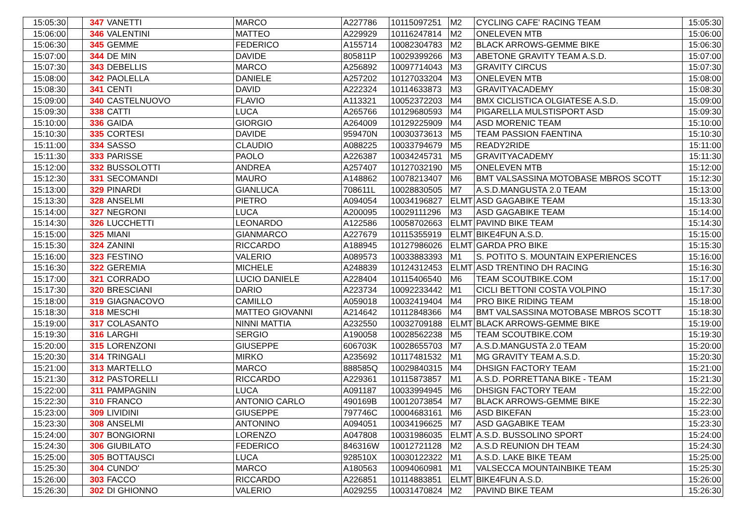| 15:05:30 | | 347 | VANETTI | MARCO | A227786 | 10115097251 | M2 | CYCLING CAFE' RACING TEAM | 15:05:30 |
| 15:06:00 | | 346 | VALENTINI | MATTEO | A229929 | 10116247814 | M2 | ONELEVEN MTB | 15:06:00 |
| 15:06:30 | | 345 | GEMME | FEDERICO | A155714 | 10082304783 | M2 | BLACK ARROWS-GEMME BIKE | 15:06:30 |
| 15:07:00 | | 344 | DE MIN | DAVIDE | 805811P | 10029399266 | M3 | ABETONE GRAVITY TEAM A.S.D. | 15:07:00 |
| 15:07:30 | | 343 | DEBELLIS | MARCO | A256892 | 10097714043 | M3 | GRAVITY CIRCUS | 15:07:30 |
| 15:08:00 | | 342 | PAOLELLA | DANIELE | A257202 | 10127033204 | M3 | ONELEVEN MTB | 15:08:00 |
| 15:08:30 | | 341 | CENTI | DAVID | A222324 | 10114633873 | M3 | GRAVITYACADEMY | 15:08:30 |
| 15:09:00 | | 340 | CASTELNUOVO | FLAVIO | A113321 | 10052372203 | M4 | BMX CICLISTICA OLGIATESE A.S.D. | 15:09:00 |
| 15:09:30 | | 338 | CATTI | LUCA | A265766 | 10129680593 | M4 | PIGARELLA MULSTISPORT ASD | 15:09:30 |
| 15:10:00 | | 336 | GAIDA | GIORGIO | A264009 | 10129225909 | M4 | ASD MORENIC TEAM | 15:10:00 |
| 15:10:30 | | 335 | CORTESI | DAVIDE | 959470N | 10030373613 | M5 | TEAM PASSION FAENTINA | 15:10:30 |
| 15:11:00 | | 334 | SASSO | CLAUDIO | A088225 | 10033794679 | M5 | READY2RIDE | 15:11:00 |
| 15:11:30 | | 333 | PARISSE | PAOLO | A226387 | 10034245731 | M5 | GRAVITYACADEMY | 15:11:30 |
| 15:12:00 | | 332 | BUSSOLOTTI | ANDREA | A257407 | 10127032190 | M5 | ONELEVEN MTB | 15:12:00 |
| 15:12:30 | | 331 | SECOMANDI | MAURO | A148862 | 10078213407 | M6 | BMT VALSASSINA MOTOBASE MBROS SCOTT | 15:12:30 |
| 15:13:00 | | 329 | PINARDI | GIANLUCA | 708611L | 10028830505 | M7 | A.S.D.MANGUSTA 2.0 TEAM | 15:13:00 |
| 15:13:30 | | 328 | ANSELMI | PIETRO | A094054 | 10034196827 | ELMT | ASD GAGABIKE TEAM | 15:13:30 |
| 15:14:00 | | 327 | NEGRONI | LUCA | A200095 | 10029111296 | M3 | ASD GAGABIKE TEAM | 15:14:00 |
| 15:14:30 | | 326 | LUCCHETTI | LEONARDO | A122586 | 10058702663 | ELMT | PAVIND BIKE TEAM | 15:14:30 |
| 15:15:00 | | 325 | MIANI | GIANMARCO | A227679 | 10115355919 | ELMT | BIKE4FUN A.S.D. | 15:15:00 |
| 15:15:30 | | 324 | ZANINI | RICCARDO | A188945 | 10127986026 | ELMT | GARDA PRO BIKE | 15:15:30 |
| 15:16:00 | | 323 | FESTINO | VALERIO | A089573 | 10033883393 | M1 | S. POTITO S. MOUNTAIN EXPERIENCES | 15:16:00 |
| 15:16:30 | | 322 | GEREMIA | MICHELE | A248839 | 10124312453 | ELMT | ASD TRENTINO DH RACING | 15:16:30 |
| 15:17:00 | | 321 | CORRADO | LUCIO DANIELE | A228404 | 10115406540 | M6 | TEAM SCOUTBIKE.COM | 15:17:00 |
| 15:17:30 | | 320 | BRESCIANI | DARIO | A223734 | 10092233442 | M1 | CICLI BETTONI COSTA VOLPINO | 15:17:30 |
| 15:18:00 | | 319 | GIAGNACOVO | CAMILLO | A059018 | 10032419404 | M4 | PRO BIKE RIDING TEAM | 15:18:00 |
| 15:18:30 | | 318 | MESCHI | MATTEO GIOVANNI | A214642 | 10112848366 | M4 | BMT VALSASSINA MOTOBASE MBROS SCOTT | 15:18:30 |
| 15:19:00 | | 317 | COLASANTO | NINNI MATTIA | A232550 | 10032709188 | ELMT | BLACK ARROWS-GEMME BIKE | 15:19:00 |
| 15:19:30 | | 316 | LARGHI | SERGIO | A190058 | 10028562238 | M5 | TEAM SCOUTBIKE.COM | 15:19:30 |
| 15:20:00 | | 315 | LORENZONI | GIUSEPPE | 606703K | 10028655703 | M7 | A.S.D.MANGUSTA 2.0 TEAM | 15:20:00 |
| 15:20:30 | | 314 | TRINGALI | MIRKO | A235692 | 10117481532 | M1 | MG GRAVITY TEAM A.S.D. | 15:20:30 |
| 15:21:00 | | 313 | MARTELLO | MARCO | 888585Q | 10029840315 | M4 | DHSIGN FACTORY TEAM | 15:21:00 |
| 15:21:30 | | 312 | PASTORELLI | RICCARDO | A229361 | 10115873857 | M1 | A.S.D. PORRETTANA BIKE - TEAM | 15:21:30 |
| 15:22:00 | | 311 | PAMPAGNIN | LUCA | A091187 | 10033994945 | M6 | DHSIGN FACTORY TEAM | 15:22:00 |
| 15:22:30 | | 310 | FRANCO | ANTONIO CARLO | 490169B | 10012073854 | M7 | BLACK ARROWS-GEMME BIKE | 15:22:30 |
| 15:23:00 | | 309 | LIVIDINI | GIUSEPPE | 797746C | 10004683161 | M6 | ASD BIKEFAN | 15:23:00 |
| 15:23:30 | | 308 | ANSELMI | ANTONINO | A094051 | 10034196625 | M7 | ASD GAGABIKE TEAM | 15:23:30 |
| 15:24:00 | | 307 | BONGIORNI | LORENZO | A047808 | 10031986035 | ELMT | A.S.D. BUSSOLINO SPORT | 15:24:00 |
| 15:24:30 | | 306 | GIUBILATO | FEDERICO | 846316W | 10012721128 | M2 | A.S.D REUNION DH TEAM | 15:24:30 |
| 15:25:00 | | 305 | BOTTAUSCI | LUCA | 928510X | 10030122322 | M1 | A.S.D. LAKE BIKE TEAM | 15:25:00 |
| 15:25:30 | | 304 | CUNDO' | MARCO | A180563 | 10094060981 | M1 | VALSECCA MOUNTAINBIKE TEAM | 15:25:30 |
| 15:26:00 | | 303 | FACCO | RICCARDO | A226851 | 10114883851 | ELMT | BIKE4FUN A.S.D. | 15:26:00 |
| 15:26:30 | | 302 | DI GHIONNO | VALERIO | A029255 | 10031470824 | M2 | PAVIND BIKE TEAM | 15:26:30 |